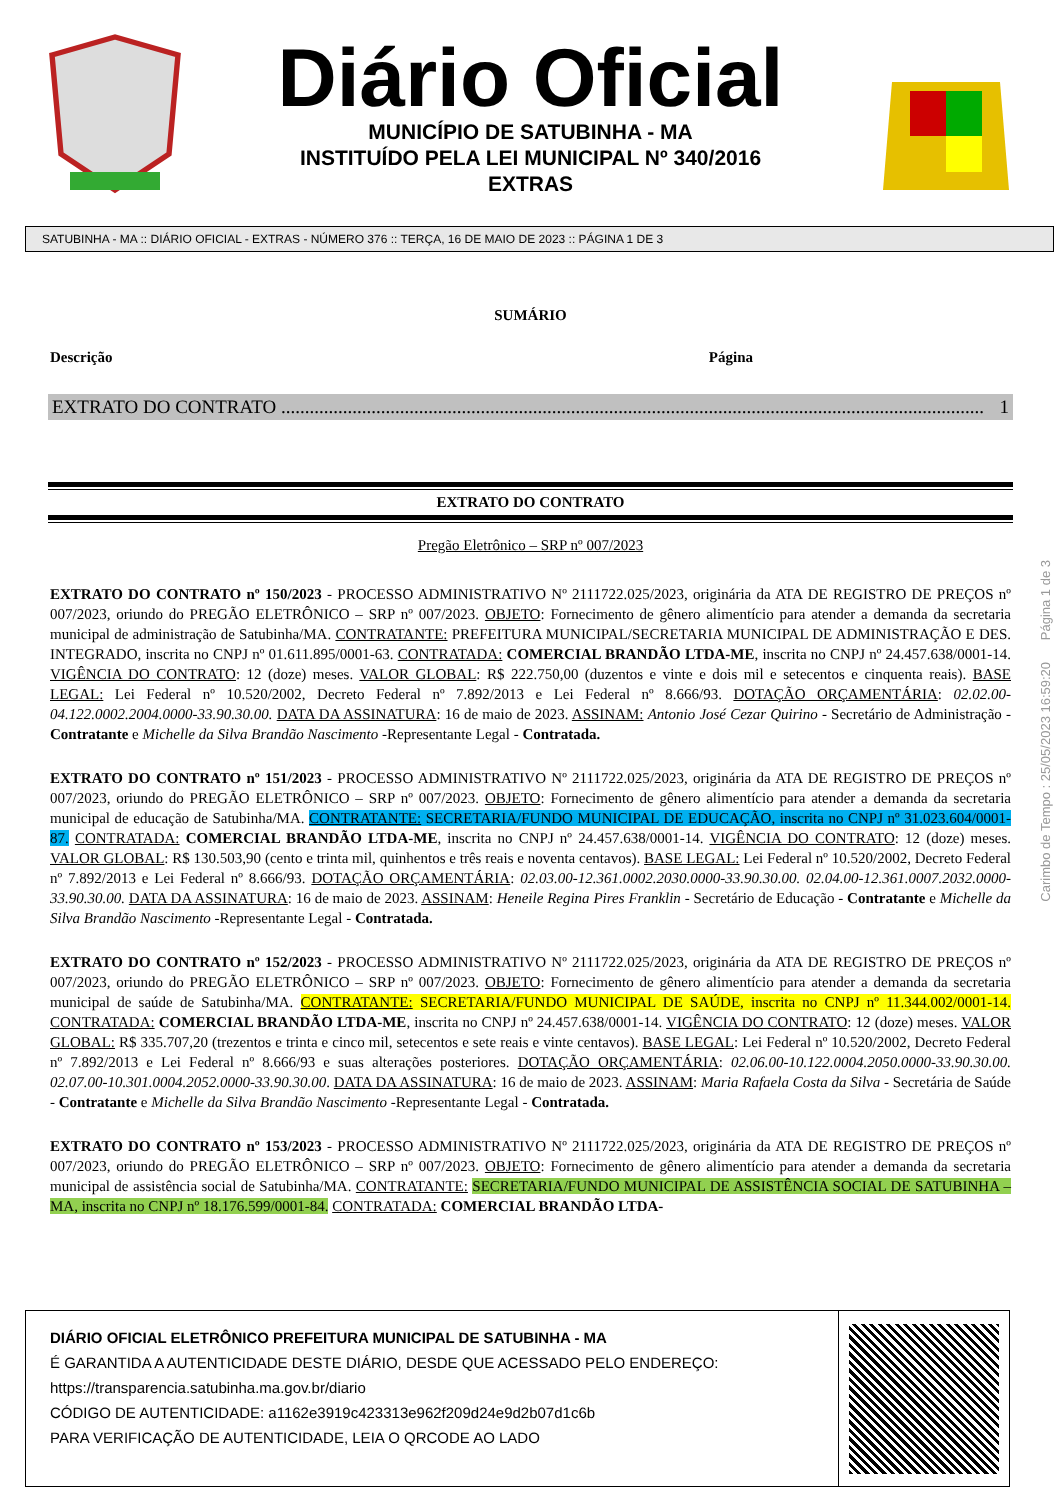Diário Oficial
MUNICÍPIO DE SATUBINHA - MA
INSTITUÍDO PELA LEI MUNICIPAL Nº 340/2016
EXTRAS
SATUBINHA - MA :: DIÁRIO OFICIAL - EXTRAS - NÚMERO 376 :: TERÇA, 16 DE MAIO DE 2023 :: PÁGINA 1 DE 3
SUMÁRIO
Descrição Página
EXTRATO DO CONTRATO .................................................................................................................................................... 1
EXTRATO DO CONTRATO
Pregão Eletrônico – SRP nº 007/2023
EXTRATO DO CONTRATO nº 150/2023 - PROCESSO ADMINISTRATIVO Nº 2111722.025/2023, originária da ATA DE REGISTRO DE PREÇOS nº 007/2023, oriundo do PREGÃO ELETRÔNICO – SRP nº 007/2023. OBJETO: Fornecimento de gênero alimentício para atender a demanda da secretaria municipal de administração de Satubinha/MA. CONTRATANTE: PREFEITURA MUNICIPAL/SECRETARIA MUNICIPAL DE ADMINISTRAÇÃO E DES. INTEGRADO, inscrita no CNPJ nº 01.611.895/0001-63. CONTRATADA: COMERCIAL BRANDÃO LTDA-ME, inscrita no CNPJ nº 24.457.638/0001-14. VIGÊNCIA DO CONTRATO: 12 (doze) meses. VALOR GLOBAL: R$ 222.750,00 (duzentos e vinte e dois mil e setecentos e cinquenta reais). BASE LEGAL: Lei Federal nº 10.520/2002, Decreto Federal nº 7.892/2013 e Lei Federal nº 8.666/93. DOTAÇÃO ORÇAMENTÁRIA: 02.02.00-04.122.0002.2004.0000-33.90.30.00. DATA DA ASSINATURA: 16 de maio de 2023. ASSINAM: Antonio José Cezar Quirino - Secretário de Administração - Contratante e Michelle da Silva Brandão Nascimento -Representante Legal - Contratada.
EXTRATO DO CONTRATO nº 151/2023 - PROCESSO ADMINISTRATIVO Nº 2111722.025/2023, originária da ATA DE REGISTRO DE PREÇOS nº 007/2023, oriundo do PREGÃO ELETRÔNICO – SRP nº 007/2023. OBJETO: Fornecimento de gênero alimentício para atender a demanda da secretaria municipal de educação de Satubinha/MA. CONTRATANTE: SECRETARIA/FUNDO MUNICIPAL DE EDUCAÇÃO, inscrita no CNPJ nº 31.023.604/0001-87. CONTRATADA: COMERCIAL BRANDÃO LTDA-ME, inscrita no CNPJ nº 24.457.638/0001-14. VIGÊNCIA DO CONTRATO: 12 (doze) meses. VALOR GLOBAL: R$ 130.503,90 (cento e trinta mil, quinhentos e três reais e noventa centavos). BASE LEGAL: Lei Federal nº 10.520/2002, Decreto Federal nº 7.892/2013 e Lei Federal nº 8.666/93. DOTAÇÃO ORÇAMENTÁRIA: 02.03.00-12.361.0002.2030.0000-33.90.30.00. 02.04.00-12.361.0007.2032.0000-33.90.30.00. DATA DA ASSINATURA: 16 de maio de 2023. ASSINAM: Heneile Regina Pires Franklin - Secretário de Educação - Contratante e Michelle da Silva Brandão Nascimento -Representante Legal - Contratada.
EXTRATO DO CONTRATO nº 152/2023 - PROCESSO ADMINISTRATIVO Nº 2111722.025/2023, originária da ATA DE REGISTRO DE PREÇOS nº 007/2023, oriundo do PREGÃO ELETRÔNICO – SRP nº 007/2023. OBJETO: Fornecimento de gênero alimentício para atender a demanda da secretaria municipal de saúde de Satubinha/MA. CONTRATANTE: SECRETARIA/FUNDO MUNICIPAL DE SAÚDE, inscrita no CNPJ nº 11.344.002/0001-14. CONTRATADA: COMERCIAL BRANDÃO LTDA-ME, inscrita no CNPJ nº 24.457.638/0001-14. VIGÊNCIA DO CONTRATO: 12 (doze) meses. VALOR GLOBAL: R$ 335.707,20 (trezentos e trinta e cinco mil, setecentos e sete reais e vinte centavos). BASE LEGAL: Lei Federal nº 10.520/2002, Decreto Federal nº 7.892/2013 e Lei Federal nº 8.666/93 e suas alterações posteriores. DOTAÇÃO ORÇAMENTÁRIA: 02.06.00-10.122.0004.2050.0000-33.90.30.00. 02.07.00-10.301.0004.2052.0000-33.90.30.00. DATA DA ASSINATURA: 16 de maio de 2023. ASSINAM: Maria Rafaela Costa da Silva - Secretária de Saúde - Contratante e Michelle da Silva Brandão Nascimento -Representante Legal - Contratada.
EXTRATO DO CONTRATO nº 153/2023 - PROCESSO ADMINISTRATIVO Nº 2111722.025/2023, originária da ATA DE REGISTRO DE PREÇOS nº 007/2023, oriundo do PREGÃO ELETRÔNICO – SRP nº 007/2023. OBJETO: Fornecimento de gênero alimentício para atender a demanda da secretaria municipal de assistência social de Satubinha/MA. CONTRATANTE: SECRETARIA/FUNDO MUNICIPAL DE ASSISTÊNCIA SOCIAL DE SATUBINHA – MA, inscrita no CNPJ nº 18.176.599/0001-84. CONTRATADA: COMERCIAL BRANDÃO LTDA-
Carimbo de Tempo : 25/05/2023 16:59:20 Página 1 de 3
DIÁRIO OFICIAL ELETRÔNICO PREFEITURA MUNICIPAL DE SATUBINHA - MA
É GARANTIDA A AUTENTICIDADE DESTE DIÁRIO, DESDE QUE ACESSADO PELO ENDEREÇO:
https://transparencia.satubinha.ma.gov.br/diario
CÓDIGO DE AUTENTICIDADE: a1162e3919c423313e962f209d24e9d2b07d1c6b
PARA VERIFICAÇÃO DE AUTENTICIDADE, LEIA O QRCODE AO LADO